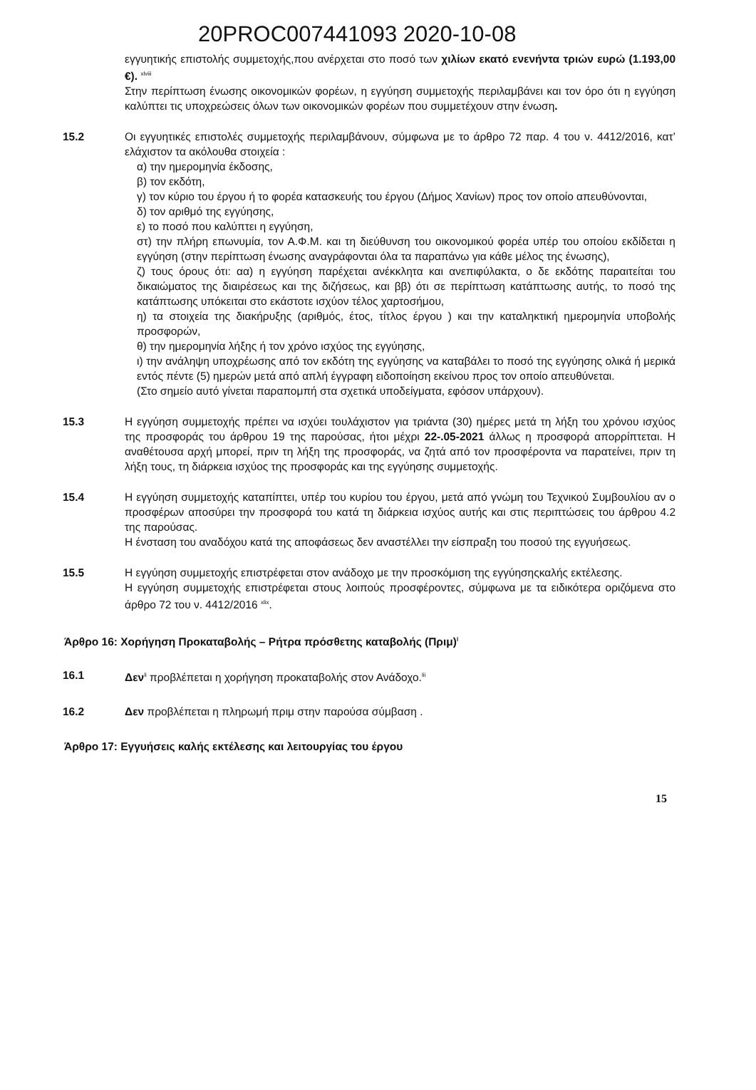20PROC007441093 2020-10-08
εγγυητικής επιστολής συμμετοχής,που ανέρχεται στο ποσό των χιλίων εκατό ενενήντα τριών ευρώ (1.193,00 €). <sup>xlviii</sup>
Στην περίπτωση ένωσης οικονομικών φορέων, η εγγύηση συμμετοχής περιλαμβάνει και τον όρο ότι η εγγύηση καλύπτει τις υποχρεώσεις όλων των οικονομικών φορέων που συμμετέχουν στην ένωση.
15.2 Οι εγγυητικές επιστολές συμμετοχής περιλαμβάνουν, σύμφωνα με το άρθρο 72 παρ. 4 του ν. 4412/2016, κατ’ ελάχιστον τα ακόλουθα στοιχεία :
α) την ημερομηνία έκδοσης,
β) τον εκδότη,
γ) τον κύριο του έργου ή το φορέα κατασκευής του έργου (Δήμος Χανίων) προς τον οποίο απευθύνονται,
δ) τον αριθμό της εγγύησης,
ε) το ποσό που καλύπτει η εγγύηση,
στ) την πλήρη επωνυμία, τον Α.Φ.Μ. και τη διεύθυνση του οικονομικού φορέα υπέρ του οποίου εκδίδεται η εγγύηση (στην περίπτωση ένωσης αναγράφονται όλα τα παραπάνω για κάθε μέλος της ένωσης),
ζ) τους όρους ότι: αα) η εγγύηση παρέχεται ανέκκλητα και ανεπιφύλακτα, ο δε εκδότης παραιτείται του δικαιώματος της διαιρέσεως και της διζήσεως, και ββ) ότι σε περίπτωση κατάπτωσης αυτής, το ποσό της κατάπτωσης υπόκειται στο εκάστοτε ισχύον τέλος χαρτοσήμου,
η) τα στοιχεία της διακήρυξης (αριθμός, έτος, τίτλος έργου ) και την καταληκτική ημερομηνία υποβολής προσφορών,
θ) την ημερομηνία λήξης ή τον χρόνο ισχύος της εγγύησης,
ι) την ανάληψη υποχρέωσης από τον εκδότη της εγγύησης να καταβάλει το ποσό της εγγύησης ολικά ή μερικά εντός πέντε (5) ημερών μετά από απλή έγγραφη ειδοποίηση εκείνου προς τον οποίο απευθύνεται.
(Στο σημείο αυτό γίνεται παραπομπή στα σχετικά υποδείγματα, εφόσον υπάρχουν).
15.3 Η εγγύηση συμμετοχής πρέπει να ισχύει τουλάχιστον για τριάντα (30) ημέρες μετά τη λήξη του χρόνου ισχύος της προσφοράς του άρθρου 19 της παρούσας, ήτοι μέχρι 22-.05-2021 άλλως η προσφορά απορρίπτεται. Η αναθέτουσα αρχή μπορεί, πριν τη λήξη της προσφοράς, να ζητά από τον προσφέροντα να παρατείνει, πριν τη λήξη τους, τη διάρκεια ισχύος της προσφοράς και της εγγύησης συμμετοχής.
15.4 Η εγγύηση συμμετοχής καταπίπτει, υπέρ του κυρίου του έργου, μετά από γνώμη του Τεχνικού Συμβουλίου αν ο προσφέρων αποσύρει την προσφορά του κατά τη διάρκεια ισχύος αυτής και στις περιπτώσεις του άρθρου 4.2 της παρούσας.
Η ένσταση του αναδόχου κατά της αποφάσεως δεν αναστέλλει την είσπραξη του ποσού της εγγυήσεως.
15.5 Η εγγύηση συμμετοχής επιστρέφεται στον ανάδοχο με την προσκόμιση της εγγύησηςκαλής εκτέλεσης.
Η εγγύηση συμμετοχής επιστρέφεται στους λοιπούς προσφέροντες, σύμφωνα με τα ειδικότερα οριζόμενα στο άρθρο 72 του ν. 4412/2016 <sup>xlix</sup>.
Άρθρο 16: Χορήγηση Προκαταβολής – Ρήτρα πρόσθετης καταβολής (Πριμ)<sup>l</sup>
16.1 Δεν<sup>li</sup> προβλέπεται η χορήγηση προκαταβολής στον Ανάδοχο.<sup>lii</sup>
16.2 Δεν προβλέπεται η πληρωμή πριμ στην παρούσα σύμβαση .
Άρθρο 17: Εγγυήσεις καλής εκτέλεσης και λειτουργίας του έργου
15